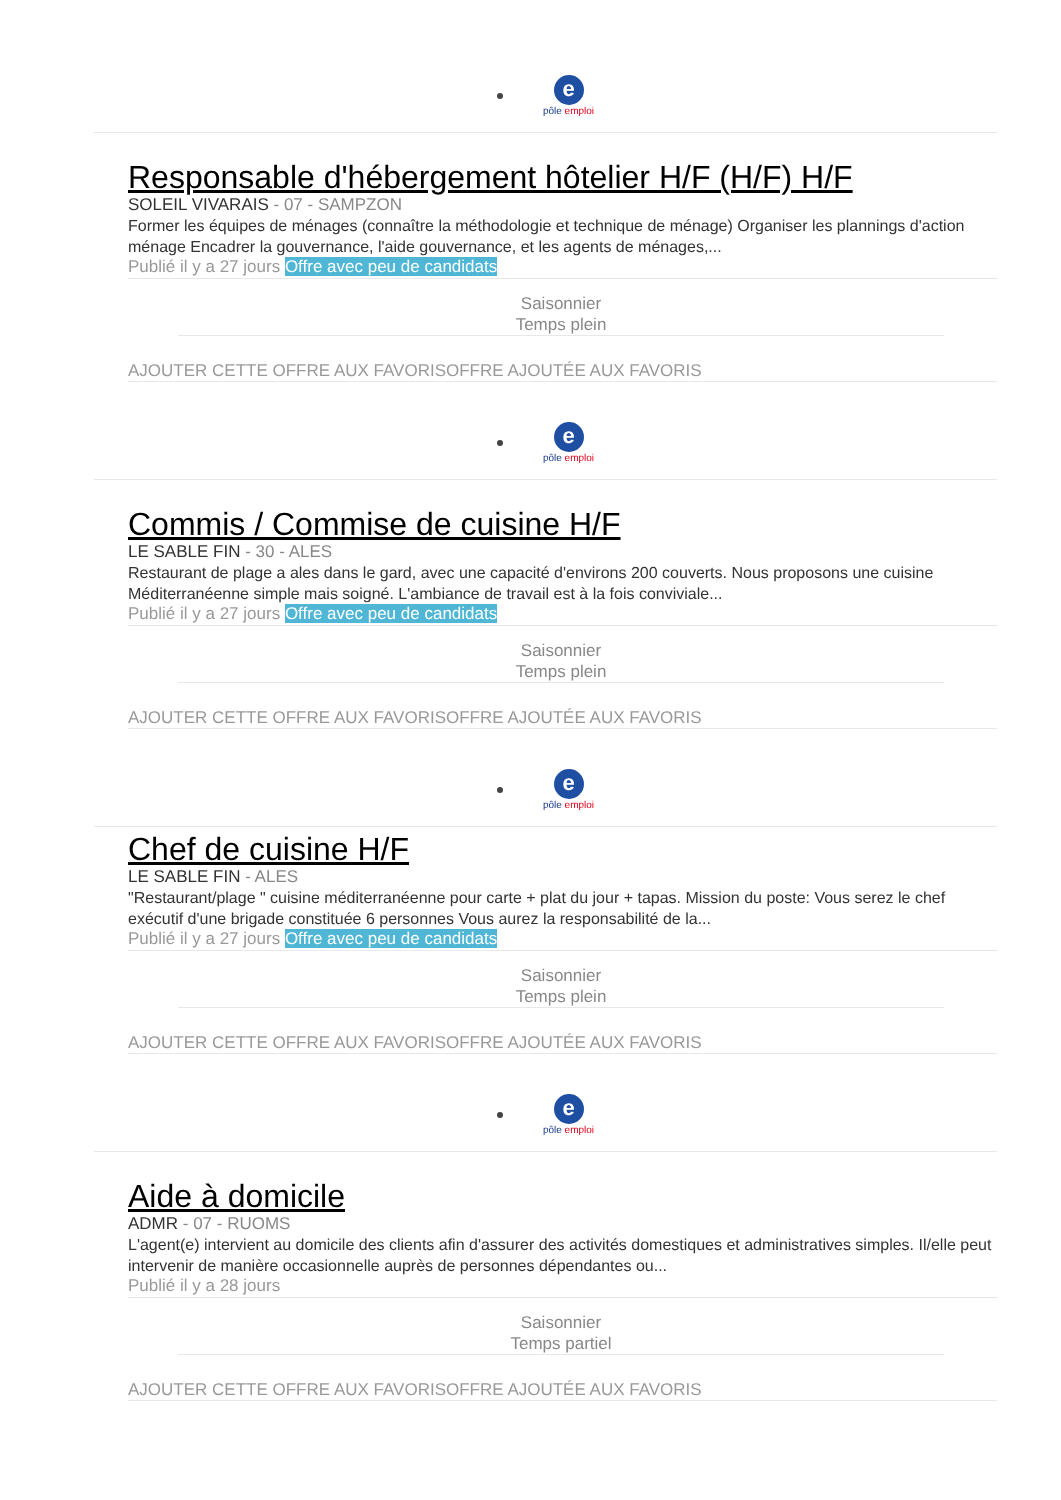e
pôle emploi
Responsable d'hébergement hôtelier H/F (H/F) H/F
SOLEIL VIVARAIS - 07 - SAMPZON
Former les équipes de ménages (connaître la méthodologie et technique de ménage) Organiser les plannings d'action ménage Encadrer la gouvernance, l'aide gouvernance, et les agents de ménages,...
Publié il y a 27 jours Offre avec peu de candidats
Saisonnier
Temps plein
AJOUTER CETTE OFFRE AUX FAVORISOFFRE AJOUTÉE AUX FAVORIS
e
pôle emploi
Commis / Commise de cuisine H/F
LE SABLE FIN - 30 - ALES
Restaurant de plage a ales dans le gard, avec une capacité d'environs 200 couverts. Nous proposons une cuisine Méditerranéenne simple mais soigné. L'ambiance de travail est à la fois conviviale...
Publié il y a 27 jours Offre avec peu de candidats
Saisonnier
Temps plein
AJOUTER CETTE OFFRE AUX FAVORISOFFRE AJOUTÉE AUX FAVORIS
e
pôle emploi
Chef de cuisine H/F
LE SABLE FIN - ALES
"Restaurant/plage " cuisine méditerranéenne pour carte + plat du jour + tapas. Mission du poste: Vous serez le chef exécutif d'une brigade constituée 6 personnes Vous aurez la responsabilité de la...
Publié il y a 27 jours Offre avec peu de candidats
Saisonnier
Temps plein
AJOUTER CETTE OFFRE AUX FAVORISOFFRE AJOUTÉE AUX FAVORIS
e
pôle emploi
Aide à domicile
ADMR - 07 - RUOMS
L'agent(e) intervient au domicile des clients afin d'assurer des activités domestiques et administratives simples. Il/elle peut intervenir de manière occasionnelle auprès de personnes dépendantes ou...
Publié il y a 28 jours
Saisonnier
Temps partiel
AJOUTER CETTE OFFRE AUX FAVORISOFFRE AJOUTÉE AUX FAVORIS